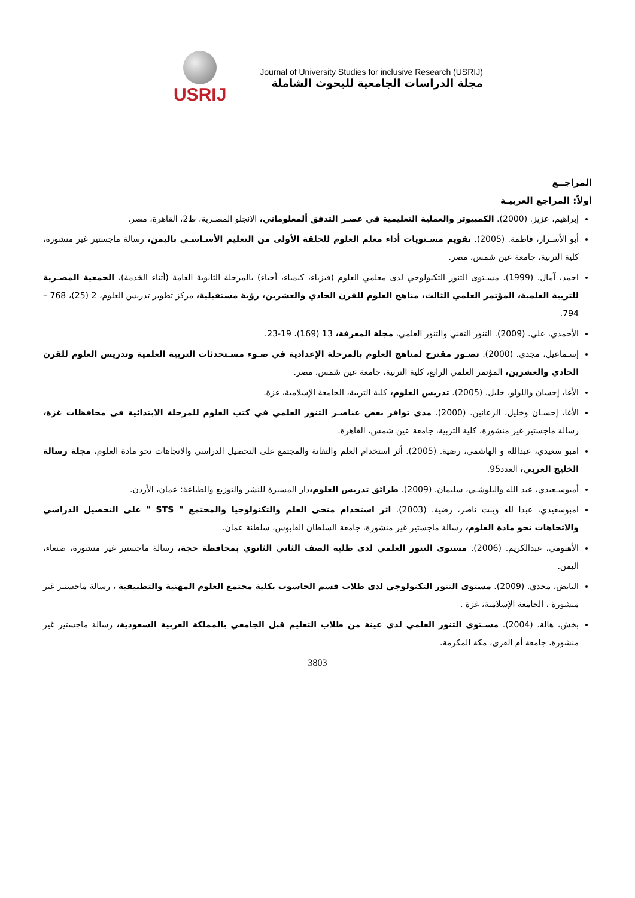USRIJ
Journal of University Studies for inclusive Research (USRIJ)
مجلة الدراسات الجامعية للبحوث الشاملة
المراجــع
أولاً: المراجع العربيـة
إبراهيم، عزيز. (2000). الكمبيوتر والعملية التعليمية في عصـر التدفق ألمعلوماتي، الانجلو المصـرية، ط2، القاهرة، مصر.
أبو الأسـرار، فاطمة. (2005). تقويم مسـتويات أداء معلم العلوم للحلقة الأولى من التعليم الأسـاسـي باليمن، رسالة ماجستير غير منشورة، كلية التربية، جامعة عين شمس، مصر.
احمد، آمال. (1999). مسـتوى التنور التكنولوجي لدى معلمي العلوم (فيزياء، كيمياء، أحياء) بالمرحلة الثانوية العامة (أثناء الخدمة)، الجمعية المصـرية للتربية العلمية، المؤتمر العلمي الثالث، مناهج العلوم للقرن الحادي والعشرين، رؤية مستقبلية، مركز تطوير تدريس العلوم، 2 (25)، 768 – 794.
الأحمدي، علي. (2009). التنور التقني والتنور العلمي، مجلة المعرفة، 13 (169)، 19-23.
إسـماعيل، مجدي. (2000). تصـور مقترح لمناهج العلوم بالمرحلة الإعدادية في ضـوء مسـتحدثات التربية العلمية وتدريس العلوم للقرن الحادي والعشرين، المؤتمر العلمي الرابع، كلية التربية، جامعة عين شمس، مصر.
الأغا، إحسان واللولو، خليل. (2005). تدريس العلوم، كلية التربية، الجامعة الإسلامية، غزة.
الأغا، إحسـان وخليل، الزعانين. (2000). مدى توافر بعض عناصـر التنور العلمي في كتب العلوم للمرحلة الابتدائية في محافظات غزة، رسالة ماجستير غير منشورة، كلية التربية، جامعة عين شمس، القاهرة.
امبو سعيدي، عبدالله و الهاشمي، رضية. (2005). أثر استخدام العلم والتقانة والمجتمع على التحصيل الدراسي والاتجاهات نحو مادة العلوم، مجلة رسالة الخليج العربي، العدد95.
أمبوسـعيدي، عبد الله والبلوشـي، سليمان. (2009). طرائق تدريس العلوم،دار المسيرة للنشر والتوزيع والطباعة: عمان، الأردن.
امبوسعيدي، عبدا لله وبنت ناصر، رضية. (2003). اثر استخدام منحى العلم والتكنولوجيا والمجتمع " STS " على التحصيل الدراسي والاتجاهات نحو مادة العلوم، رسالة ماجستير غير منشورة، جامعة السلطان القابوس، سلطنة عمان.
الأهنومي، عبدالكريم. (2006). مستوى التنور العلمي لدى طلبة الصف الثاني الثانوي بمحافظة حجة، رسالة ماجستير غير منشورة، صنعاء، اليمن.
البايض، مجدي. (2009). مستوى التنور التكنولوجي لدى طلاب قسم الحاسوب بكلية مجتمع العلوم المهنية والتطبيقية ، رسالة ماجستير غير منشورة ، الجامعة الإسلامية، غزة .
بخش، هالة. (2004). مسـتوى التنور العلمي لدى عينة من طلاب التعليم قبل الجامعي بالمملكة العربية السعودية، رسالة ماجستير غير منشورة، جامعة أم القرى، مكة المكرمة.
3803